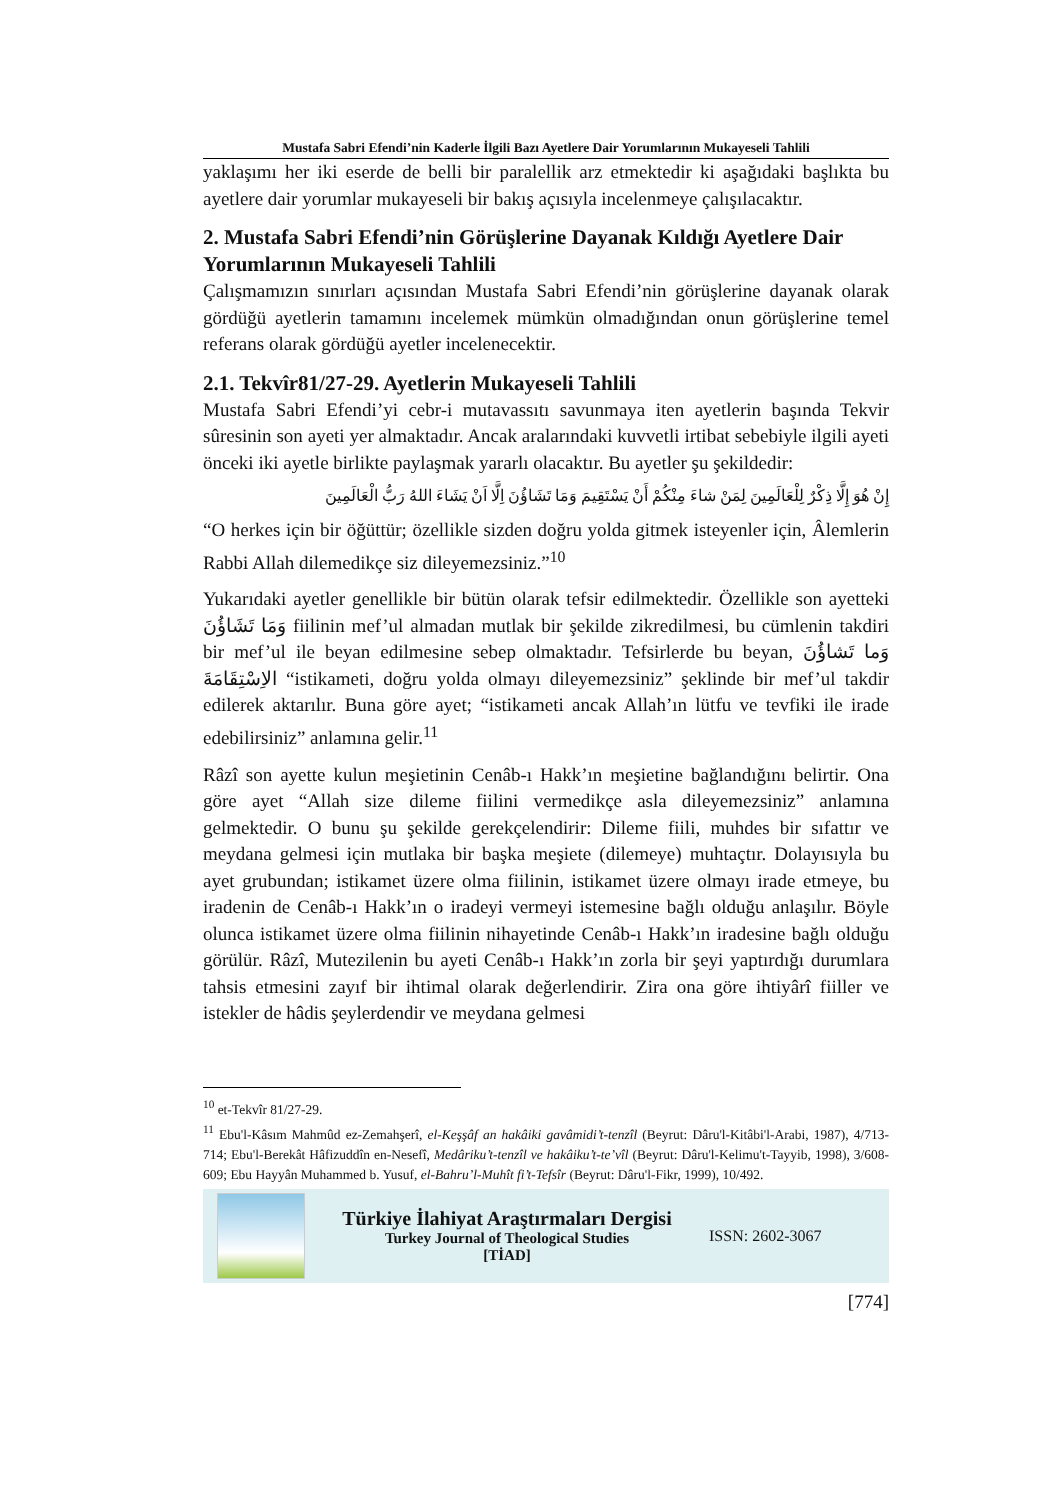Mustafa Sabri Efendi’nin Kaderle İlgili Bazı Ayetlere Dair Yorumlarının Mukayeseli Tahlili
yaklaşımı her iki eserde de belli bir paralellik arz etmektedir ki aşağıdaki başlıkta bu ayetlere dair yorumlar mukayeseli bir bakış açısıyla incelenmeye çalışılacaktır.
2. Mustafa Sabri Efendi’nin Görüşlerine Dayanak Kıldığı Ayetlere Dair Yorumlarının Mukayeseli Tahlili
Çalışmamızın sınırları açısından Mustafa Sabri Efendi’nin görüşlerine dayanak olarak gördüğü ayetlerin tamamını incelemek mümkün olmadığından onun görüşlerine temel referans olarak gördüğü ayetler incelenecektir.
2.1. Tekvîr81/27-29. Ayetlerin Mukayeseli Tahlili
Mustafa Sabri Efendi’yi cebr-i mutavassıtı savunmaya iten ayetlerin başında Tekvir sûresinin son ayeti yer almaktadır. Ancak aralarındaki kuvvetli irtibat sebebiyle ilgili ayeti önceki iki ayetle birlikte paylaşmak yararlı olacaktır. Bu ayetler şu şekildedir:
إِنْ هُوَ إِلَّا ذِكْرٌ لِلْعَالَمِينَ لِمَنْ شاءَ مِنْكُمْ أَنْ يَسْتَقِيمَ وَمَا تَشَاؤُنَ اِلَّا اَنْ يَشَاءَ اللهُ رَبُّ الْعَالَمِينَ
“O herkes için bir öğüttür; özellikle sizden doğru yolda gitmek isteyenler için, Âlemlerin Rabbi Allah dilemedikçe siz dileyemezsiniz.”<sup>10</sup>
Yukarıdaki ayetler genellikle bir bütün olarak tefsir edilmektedir. Özellikle son ayetteki وَمَا تَشَاؤُنَ fiilinin mef’ul almadan mutlak bir şekilde zikredilmesi, bu cümlenin takdiri bir mef’ul ile beyan edilmesine sebep olmaktadır. Tefsirlerde bu beyan, وَما تَشاؤُنَ الاِسْتِقَامَةَ “istikameti, doğru yolda olmayı dileyemezsiniz” şeklinde bir mef’ul takdir edilerek aktarılır. Buna göre ayet; “istikameti ancak Allah’ın lütfu ve tevfiki ile irade edebilirsiniz” anlamına gelir.<sup>11</sup>
Râzî son ayette kulun meşietinin Cenâb-ı Hakk’ın meşietine bağlandığını belirtir. Ona göre ayet “Allah size dileme fiilini vermedikçe asla dileyemezsiniz” anlamına gelmektedir. O bunu şu şekilde gerekçelendirir: Dileme fiili, muhdes bir sıfattır ve meydana gelmesi için mutlaka bir başka meşiete (dilemeye) muhtaçtır. Dolayısıyla bu ayet grubundan; istikamet üzere olma fiilinin, istikamet üzere olmayı irade etmeye, bu iradenin de Cenâb-ı Hakk’ın o iradeyi vermeyi istemesine bağlı olduğu anlaşılır. Böyle olunca istikamet üzere olma fiilinin nihayetinde Cenâb-ı Hakk’ın iradesine bağlı olduğu görülür. Râzî, Mutezilenin bu ayeti Cenâb-ı Hakk’ın zorla bir şeyi yaptırdığı durumlara tahsis etmesini zayıf bir ihtimal olarak değerlendirir. Zira ona göre ihtiyârî fiiller ve istekler de hâdis şeylerdendir ve meydana gelmesi
<sup>10</sup> et-Tekvîr 81/27-29.
<sup>11</sup> Ebu'l-Kâsım Mahmûd ez-Zemahşerî, el-Keşşâf an hakâiki gavâmidi’t-tenzîl (Beyrut: Dâru'l-Kitâbi'l-Arabi, 1987), 4/713-714; Ebu'l-Berekât Hâfizuddîn en-Nesefî, Medâriku’t-tenzîl ve hakâiku’t-te’vîl (Beyrut: Dâru'l-Kelimu't-Tayyib, 1998), 3/608-609; Ebu Hayyân Muhammed b. Yusuf, el-Bahru’l-Muhît fi’t-Tefsîr (Beyrut: Dâru'l-Fikr, 1999), 10/492.
Türkiye İlahiyat Araştırmaları Dergisi
Turkey Journal of Theological Studies
[TİAD]
ISSN: 2602-3067
[774]